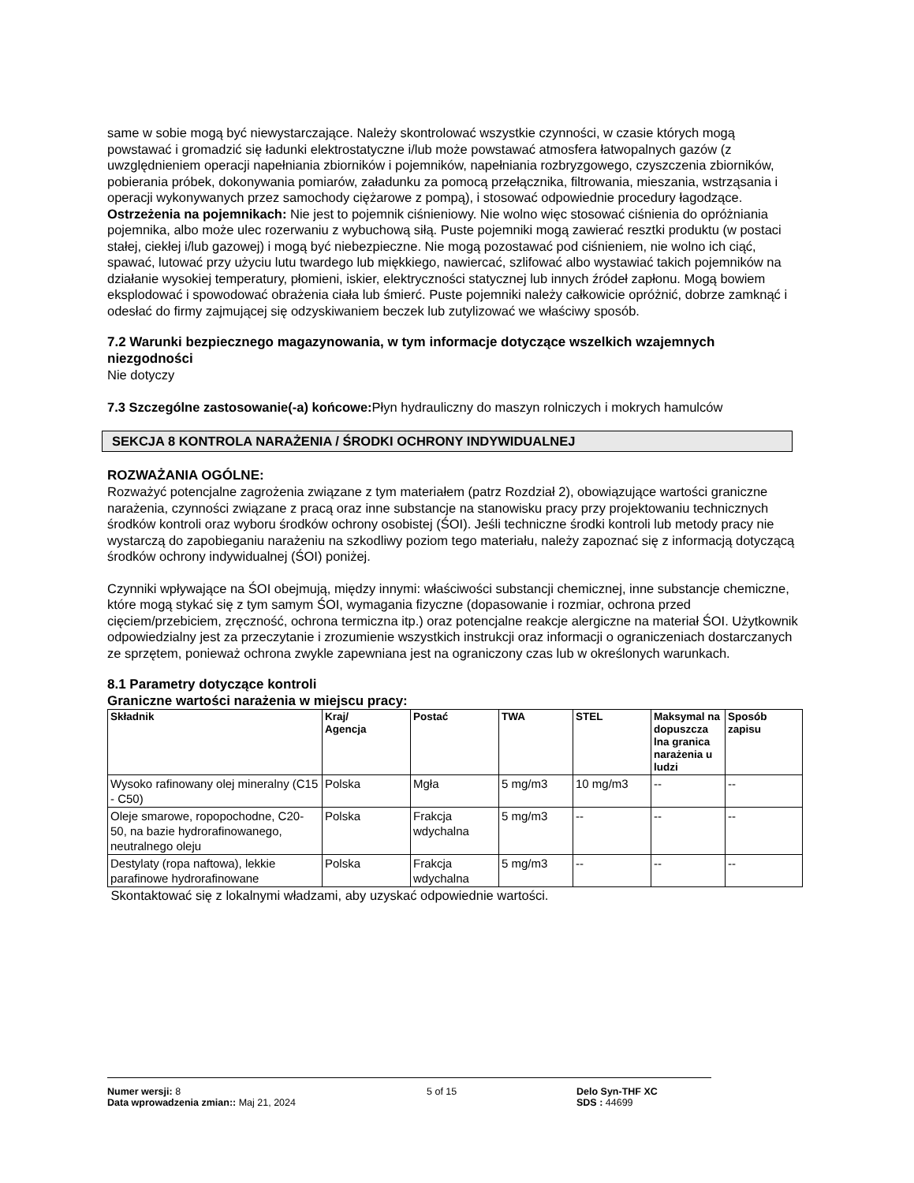same w sobie mogą być niewystarczające. Należy skontrolować wszystkie czynności, w czasie których mogą powstawać i gromadzić się ładunki elektrostatyczne i/lub może powstawać atmosfera łatwopalnych gazów (z uwzględnieniem operacji napełniania zbiorników i pojemników, napełniania rozbryzgowego, czyszczenia zbiorników, pobierania próbek, dokonywania pomiarów, załadunku za pomocą przełącznika, filtrowania, mieszania, wstrząsania i operacji wykonywanych przez samochody ciężarowe z pompą), i stosować odpowiednie procedury łagodzące.
Ostrzeżenia na pojemnikach: Nie jest to pojemnik ciśnieniowy. Nie wolno więc stosować ciśnienia do opróżniania pojemnika, albo może ulec rozerwaniu z wybuchową siłą. Puste pojemniki mogą zawierać resztki produktu (w postaci stałej, ciekłej i/lub gazowej) i mogą być niebezpieczne. Nie mogą pozostawać pod ciśnieniem, nie wolno ich ciąć, spawać, lutować przy użyciu lutu twardego lub miękkiego, nawiercać, szlifować albo wystawiać takich pojemników na działanie wysokiej temperatury, płomieni, iskier, elektryczności statycznej lub innych źródeł zapłonu. Mogą bowiem eksplodować i spowodować obrażenia ciała lub śmierć. Puste pojemniki należy całkowicie opróżnić, dobrze zamknąć i odesłać do firmy zajmującej się odzyskiwaniem beczek lub zutylizować we właściwy sposób.
7.2 Warunki bezpiecznego magazynowania, w tym informacje dotyczące wszelkich wzajemnych niezgodności
Nie dotyczy
7.3 Szczególne zastosowanie(-a) końcowe: Płyn hydrauliczny do maszyn rolniczych i mokrych hamulców
SEKCJA 8 KONTROLA NARAŻENIA / ŚRODKI OCHRONY INDYWIDUALNEJ
ROZWAŻANIA OGÓLNE:
Rozważyć potencjalne zagrożenia związane z tym materiałem (patrz Rozdział 2), obowiązujące wartości graniczne narażenia, czynności związane z pracą oraz inne substancje na stanowisku pracy przy projektowaniu technicznych środków kontroli oraz wyboru środków ochrony osobistej (ŚOI). Jeśli techniczne środki kontroli lub metody pracy nie wystarczą do zapobieganiu narażeniu na szkodliwy poziom tego materiału, należy zapoznać się z informacją dotyczącą środków ochrony indywidualnej (ŚOI) poniżej.
Czynniki wpływające na ŚOI obejmują, między innymi: właściwości substancji chemicznej, inne substancje chemiczne, które mogą stykać się z tym samym ŚOI, wymagania fizyczne (dopasowanie i rozmiar, ochrona przed cięciem/przebiciem, zręczność, ochrona termiczna itp.) oraz potencjalne reakcje alergiczne na materiał ŚOI. Użytkownik odpowiedzialny jest za przeczytanie i zrozumienie wszystkich instrukcji oraz informacji o ograniczeniach dostarczanych ze sprzętem, ponieważ ochrona zwykle zapewniana jest na ograniczony czas lub w określonych warunkach.
8.1 Parametry dotyczące kontroli
Graniczne wartości narażenia w miejscu pracy:
| Składnik | Kraj/ Agencja | Postać | TWA | STEL | Maksymal na dopuszcza lna granica narażenia u ludzi | Sposób zapisu |
| --- | --- | --- | --- | --- | --- | --- |
| Wysoko rafinowany olej mineralny (C15 - C50) | Polska | Mgła | 5 mg/m3 | 10 mg/m3 | -- | -- |
| Oleje smarowe, ropopochodne, C20-50, na bazie hydrorafinowanego, neutralnego oleju | Polska | Frakcja wdychalna | 5 mg/m3 | -- | -- | -- |
| Destylaty (ropa naftowa), lekkie parafinowe hydrorafinowane | Polska | Frakcja wdychalna | 5 mg/m3 | -- | -- | -- |
Skontaktować się z lokalnymi władzami, aby uzyskać odpowiednie wartości.
Numer wersji: 8
Data wprowadzenia zmian:: Maj 21, 2024
5 of 15 Delo Syn-THF XC
SDS : 44699